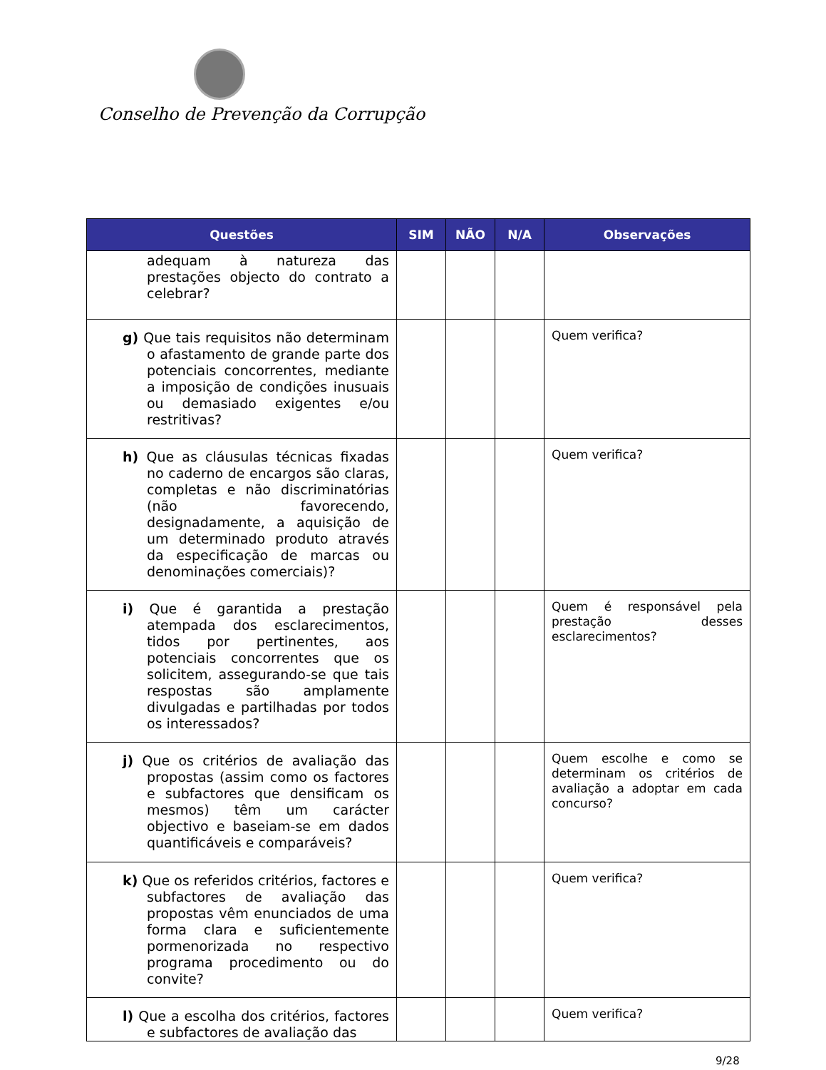Conselho de Prevenção da Corrupção
| Questões | SIM | NÃO | N/A | Observações |
| --- | --- | --- | --- | --- |
| adequam à natureza das prestações objecto do contrato a celebrar? | | | | |
| g) Que tais requisitos não determinam o afastamento de grande parte dos potenciais concorrentes, mediante a imposição de condições inusuais ou demasiado exigentes e/ou restritivas? | | | | Quem verifica? |
| h) Que as cláusulas técnicas fixadas no caderno de encargos são claras, completas e não discriminatórias (não favorecendo, designadamente, a aquisição de um determinado produto através da especificação de marcas ou denominações comerciais)? | | | | Quem verifica? |
| i) Que é garantida a prestação atempada dos esclarecimentos, tidos por pertinentes, aos potenciais concorrentes que os solicitem, assegurando-se que tais respostas são amplamente divulgadas e partilhadas por todos os interessados? | | | | Quem é responsável pela prestação desses esclarecimentos? |
| j) Que os critérios de avaliação das propostas (assim como os factores e subfactores que densificam os mesmos) têm um carácter objectivo e baseiam-se em dados quantificáveis e comparáveis? | | | | Quem escolhe e como se determinam os critérios de avaliação a adoptar em cada concurso? |
| k) Que os referidos critérios, factores e subfactores de avaliação das propostas vêm enunciados de uma forma clara e suficientemente pormenorizada no respectivo programa procedimento ou do convite? | | | | Quem verifica? |
| l) Que a escolha dos critérios, factores e subfactores de avaliação das | | | | Quem verifica? |
9/28